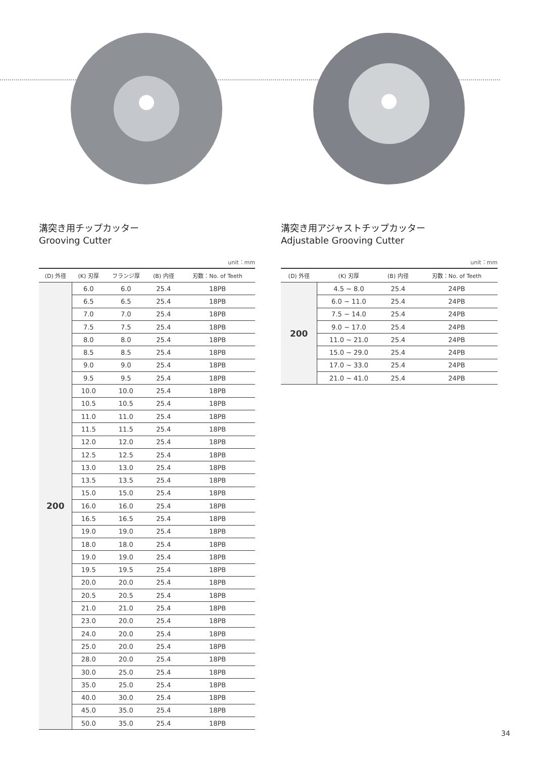溝突き用チップカッター
Grooving Cutter
unit：mm
| (D) 外径 | (K) 刃厚 | フランジ厚 | (B) 内径 | 刃数：No. of Teeth |
| --- | --- | --- | --- | --- |
| 200 | 6.0 | 6.0 | 25.4 | 18PB |
| | 6.5 | 6.5 | 25.4 | 18PB |
| | 7.0 | 7.0 | 25.4 | 18PB |
| | 7.5 | 7.5 | 25.4 | 18PB |
| | 8.0 | 8.0 | 25.4 | 18PB |
| | 8.5 | 8.5 | 25.4 | 18PB |
| | 9.0 | 9.0 | 25.4 | 18PB |
| | 9.5 | 9.5 | 25.4 | 18PB |
| | 10.0 | 10.0 | 25.4 | 18PB |
| | 10.5 | 10.5 | 25.4 | 18PB |
| | 11.0 | 11.0 | 25.4 | 18PB |
| | 11.5 | 11.5 | 25.4 | 18PB |
| | 12.0 | 12.0 | 25.4 | 18PB |
| | 12.5 | 12.5 | 25.4 | 18PB |
| | 13.0 | 13.0 | 25.4 | 18PB |
| | 13.5 | 13.5 | 25.4 | 18PB |
| | 15.0 | 15.0 | 25.4 | 18PB |
| | 16.0 | 16.0 | 25.4 | 18PB |
| | 16.5 | 16.5 | 25.4 | 18PB |
| | 19.0 | 19.0 | 25.4 | 18PB |
| | 18.0 | 18.0 | 25.4 | 18PB |
| | 19.0 | 19.0 | 25.4 | 18PB |
| | 19.5 | 19.5 | 25.4 | 18PB |
| | 20.0 | 20.0 | 25.4 | 18PB |
| | 20.5 | 20.5 | 25.4 | 18PB |
| | 21.0 | 21.0 | 25.4 | 18PB |
| | 23.0 | 20.0 | 25.4 | 18PB |
| | 24.0 | 20.0 | 25.4 | 18PB |
| | 25.0 | 20.0 | 25.4 | 18PB |
| | 28.0 | 20.0 | 25.4 | 18PB |
| | 30.0 | 25.0 | 25.4 | 18PB |
| | 35.0 | 25.0 | 25.4 | 18PB |
| | 40.0 | 30.0 | 25.4 | 18PB |
| | 45.0 | 35.0 | 25.4 | 18PB |
| | 50.0 | 35.0 | 25.4 | 18PB |
溝突き用アジャストチップカッター
Adjustable Grooving Cutter
unit：mm
| (D) 外径 | (K) 刃厚 | (B) 内径 | 刃数：No. of Teeth |
| --- | --- | --- | --- |
| 200 | 4.5 ~ 8.0 | 25.4 | 24PB |
| | 6.0 ~ 11.0 | 25.4 | 24PB |
| | 7.5 ~ 14.0 | 25.4 | 24PB |
| | 9.0 ~ 17.0 | 25.4 | 24PB |
| | 11.0 ~ 21.0 | 25.4 | 24PB |
| | 15.0 ~ 29.0 | 25.4 | 24PB |
| | 17.0 ~ 33.0 | 25.4 | 24PB |
| | 21.0 ~ 41.0 | 25.4 | 24PB |
34